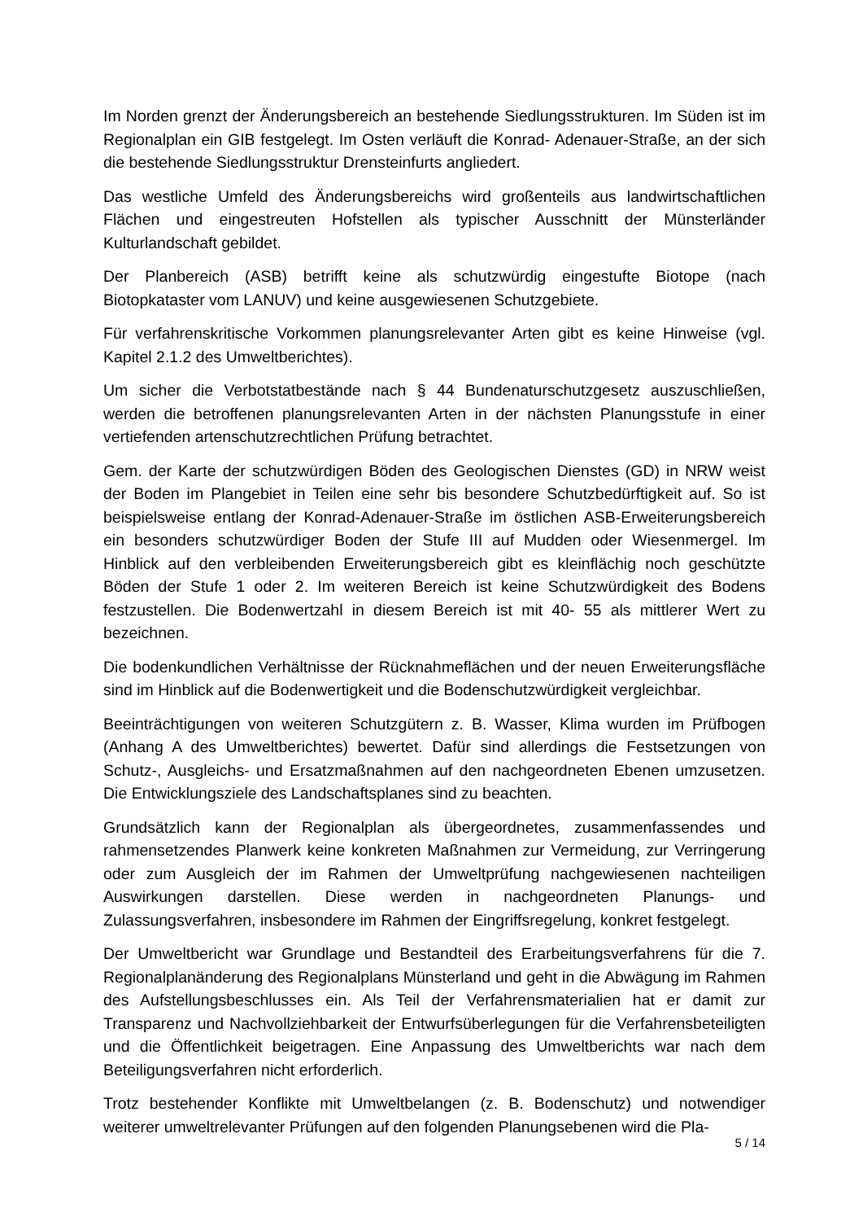Im Norden grenzt der Änderungsbereich an bestehende Siedlungsstrukturen. Im Süden ist im Regionalplan ein GIB festgelegt. Im Osten verläuft die Konrad- Adenauer-Straße, an der sich die bestehende Siedlungsstruktur Drensteinfurts angliedert.
Das westliche Umfeld des Änderungsbereichs wird großenteils aus landwirtschaftlichen Flächen und eingestreuten Hofstellen als typischer Ausschnitt der Münsterländer Kulturlandschaft gebildet.
Der Planbereich (ASB) betrifft keine als schutzwürdig eingestufte Biotope (nach Biotopkataster vom LANUV) und keine ausgewiesenen Schutzgebiete.
Für verfahrenskritische Vorkommen planungsrelevanter Arten gibt es keine Hinweise (vgl. Kapitel 2.1.2 des Umweltberichtes).
Um sicher die Verbotstatbestände nach § 44 Bundenaturschutzgesetz auszuschließen, werden die betroffenen planungsrelevanten Arten in der nächsten Planungsstufe in einer vertiefenden artenschutzrechtlichen Prüfung betrachtet.
Gem. der Karte der schutzwürdigen Böden des Geologischen Dienstes (GD) in NRW weist der Boden im Plangebiet in Teilen eine sehr bis besondere Schutzbedürftigkeit auf. So ist beispielsweise entlang der Konrad-Adenauer-Straße im östlichen ASB-Erweiterungsbereich ein besonders schutzwürdiger Boden der Stufe III auf Mudden oder Wiesenmergel. Im Hinblick auf den verbleibenden Erweiterungsbereich gibt es kleinflächig noch geschützte Böden der Stufe 1 oder 2. Im weiteren Bereich ist keine Schutzwürdigkeit des Bodens festzustellen. Die Bodenwertzahl in diesem Bereich ist mit 40- 55 als mittlerer Wert zu bezeichnen.
Die bodenkundlichen Verhältnisse der Rücknahmeflächen und der neuen Erweiterungsfläche sind im Hinblick auf die Bodenwertigkeit und die Bodenschutzwürdigkeit vergleichbar.
Beeinträchtigungen von weiteren Schutzgütern z. B. Wasser, Klima wurden im Prüfbogen (Anhang A des Umweltberichtes) bewertet. Dafür sind allerdings die Festsetzungen von Schutz-, Ausgleichs- und Ersatzmaßnahmen auf den nachgeordneten Ebenen umzusetzen. Die Entwicklungsziele des Landschaftsplanes sind zu beachten.
Grundsätzlich kann der Regionalplan als übergeordnetes, zusammenfassendes und rahmensetzendes Planwerk keine konkreten Maßnahmen zur Vermeidung, zur Verringerung oder zum Ausgleich der im Rahmen der Umweltprüfung nachgewiesenen nachteiligen Auswirkungen darstellen. Diese werden in nachgeordneten Planungs- und Zulassungsverfahren, insbesondere im Rahmen der Eingriffsregelung, konkret festgelegt.
Der Umweltbericht war Grundlage und Bestandteil des Erarbeitungsverfahrens für die 7. Regionalplanänderung des Regionalplans Münsterland und geht in die Abwägung im Rahmen des Aufstellungsbeschlusses ein. Als Teil der Verfahrensmaterialien hat er damit zur Transparenz und Nachvollziehbarkeit der Entwurfsüberlegungen für die Verfahrensbeteiligten und die Öffentlichkeit beigetragen. Eine Anpassung des Umweltberichts war nach dem Beteiligungsverfahren nicht erforderlich.
Trotz bestehender Konflikte mit Umweltbelangen (z. B. Bodenschutz) und notwendiger weiterer umweltrelevanter Prüfungen auf den folgenden Planungsebenen wird die Pla-
5 / 14